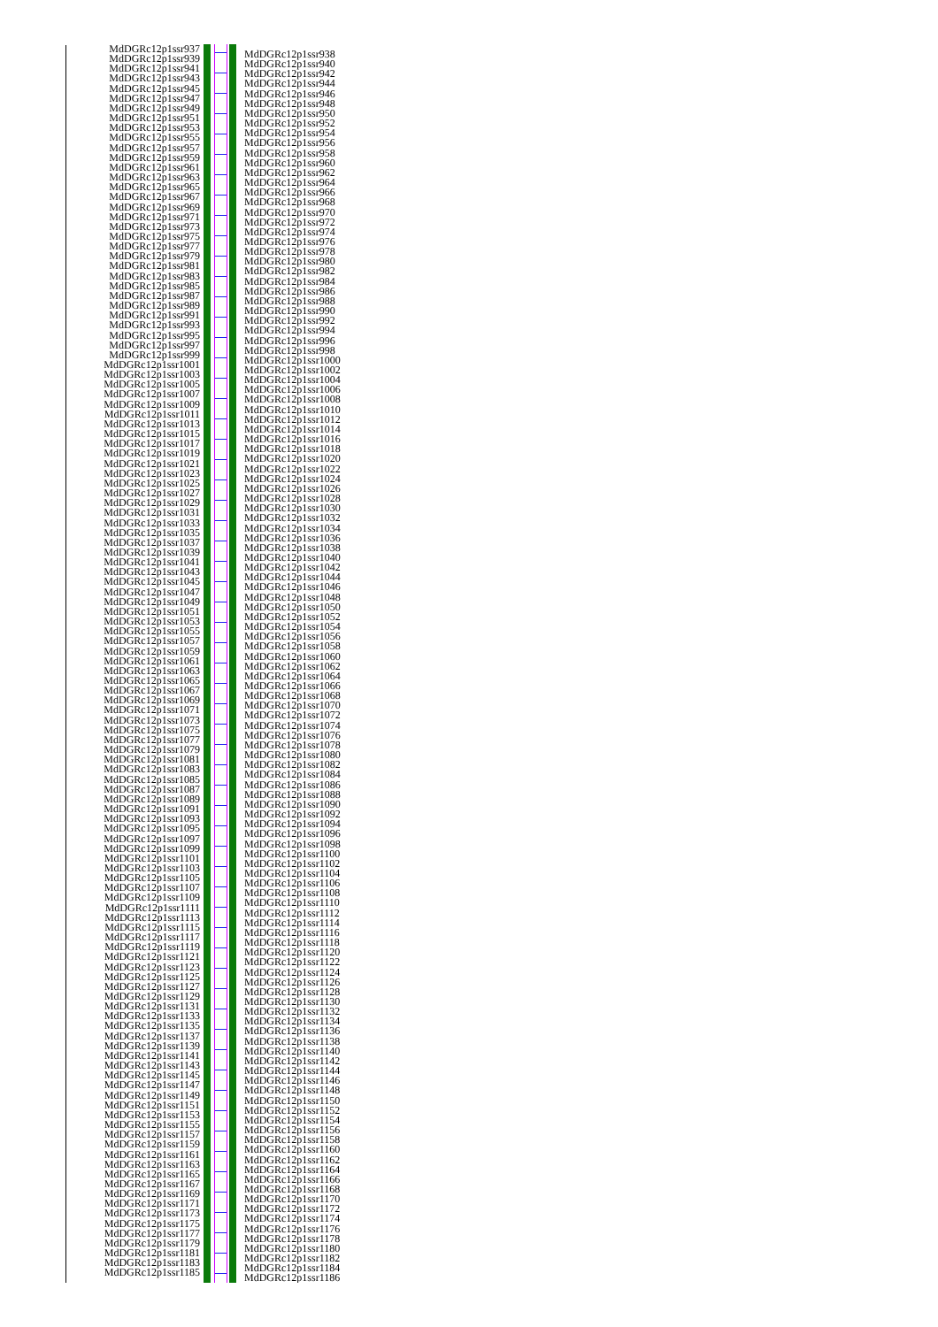MdDGRc12p1ssr937
MdDGRc12p1ssr939
MdDGRc12p1ssr941
MdDGRc12p1ssr943
MdDGRc12p1ssr945
MdDGRc12p1ssr947
MdDGRc12p1ssr949
MdDGRc12p1ssr951
MdDGRc12p1ssr953
MdDGRc12p1ssr955
MdDGRc12p1ssr957
MdDGRc12p1ssr959
MdDGRc12p1ssr961
MdDGRc12p1ssr963
MdDGRc12p1ssr965
MdDGRc12p1ssr967
MdDGRc12p1ssr969
MdDGRc12p1ssr971
MdDGRc12p1ssr973
MdDGRc12p1ssr975
MdDGRc12p1ssr977
MdDGRc12p1ssr979
MdDGRc12p1ssr981
MdDGRc12p1ssr983
MdDGRc12p1ssr985
MdDGRc12p1ssr987
MdDGRc12p1ssr989
MdDGRc12p1ssr991
MdDGRc12p1ssr993
MdDGRc12p1ssr995
MdDGRc12p1ssr997
MdDGRc12p1ssr999
MdDGRc12p1ssr1001
MdDGRc12p1ssr1003
MdDGRc12p1ssr1005
MdDGRc12p1ssr1007
MdDGRc12p1ssr1009
MdDGRc12p1ssr1011
MdDGRc12p1ssr1013
MdDGRc12p1ssr1015
MdDGRc12p1ssr1017
MdDGRc12p1ssr1019
MdDGRc12p1ssr1021
MdDGRc12p1ssr1023
MdDGRc12p1ssr1025
MdDGRc12p1ssr1027
MdDGRc12p1ssr1029
MdDGRc12p1ssr1031
MdDGRc12p1ssr1033
MdDGRc12p1ssr1035
MdDGRc12p1ssr1037
MdDGRc12p1ssr1039
MdDGRc12p1ssr1041
MdDGRc12p1ssr1043
MdDGRc12p1ssr1045
MdDGRc12p1ssr1047
MdDGRc12p1ssr1049
MdDGRc12p1ssr1051
MdDGRc12p1ssr1053
MdDGRc12p1ssr1055
MdDGRc12p1ssr1057
MdDGRc12p1ssr1059
MdDGRc12p1ssr1061
MdDGRc12p1ssr1063
MdDGRc12p1ssr1065
MdDGRc12p1ssr1067
MdDGRc12p1ssr1069
MdDGRc12p1ssr1071
MdDGRc12p1ssr1073
MdDGRc12p1ssr1075
MdDGRc12p1ssr1077
MdDGRc12p1ssr1079
MdDGRc12p1ssr1081
MdDGRc12p1ssr1083
MdDGRc12p1ssr1085
MdDGRc12p1ssr1087
MdDGRc12p1ssr1089
MdDGRc12p1ssr1091
MdDGRc12p1ssr1093
MdDGRc12p1ssr1095
MdDGRc12p1ssr1097
MdDGRc12p1ssr1099
MdDGRc12p1ssr1101
MdDGRc12p1ssr1103
MdDGRc12p1ssr1105
MdDGRc12p1ssr1107
MdDGRc12p1ssr1109
MdDGRc12p1ssr1111
MdDGRc12p1ssr1113
MdDGRc12p1ssr1115
MdDGRc12p1ssr1117
MdDGRc12p1ssr1119
MdDGRc12p1ssr1121
MdDGRc12p1ssr1123
MdDGRc12p1ssr1125
MdDGRc12p1ssr1127
MdDGRc12p1ssr1129
MdDGRc12p1ssr1131
MdDGRc12p1ssr1133
MdDGRc12p1ssr1135
MdDGRc12p1ssr1137
MdDGRc12p1ssr1139
MdDGRc12p1ssr1141
MdDGRc12p1ssr1143
MdDGRc12p1ssr1145
MdDGRc12p1ssr1147
MdDGRc12p1ssr1149
MdDGRc12p1ssr1151
MdDGRc12p1ssr1153
MdDGRc12p1ssr1155
MdDGRc12p1ssr1157
MdDGRc12p1ssr1159
MdDGRc12p1ssr1161
MdDGRc12p1ssr1163
MdDGRc12p1ssr1165
MdDGRc12p1ssr1167
MdDGRc12p1ssr1169
MdDGRc12p1ssr1171
MdDGRc12p1ssr1173
MdDGRc12p1ssr1175
MdDGRc12p1ssr1177
MdDGRc12p1ssr1179
MdDGRc12p1ssr1181
MdDGRc12p1ssr1183
MdDGRc12p1ssr1185
MdDGRc12p1ssr938
MdDGRc12p1ssr940
MdDGRc12p1ssr942
MdDGRc12p1ssr944
MdDGRc12p1ssr946
MdDGRc12p1ssr948
MdDGRc12p1ssr950
MdDGRc12p1ssr952
MdDGRc12p1ssr954
MdDGRc12p1ssr956
MdDGRc12p1ssr958
MdDGRc12p1ssr960
MdDGRc12p1ssr962
MdDGRc12p1ssr964
MdDGRc12p1ssr966
MdDGRc12p1ssr968
MdDGRc12p1ssr970
MdDGRc12p1ssr972
MdDGRc12p1ssr974
MdDGRc12p1ssr976
MdDGRc12p1ssr978
MdDGRc12p1ssr980
MdDGRc12p1ssr982
MdDGRc12p1ssr984
MdDGRc12p1ssr986
MdDGRc12p1ssr988
MdDGRc12p1ssr990
MdDGRc12p1ssr992
MdDGRc12p1ssr994
MdDGRc12p1ssr996
MdDGRc12p1ssr998
MdDGRc12p1ssr1000
MdDGRc12p1ssr1002
MdDGRc12p1ssr1004
MdDGRc12p1ssr1006
MdDGRc12p1ssr1008
MdDGRc12p1ssr1010
MdDGRc12p1ssr1012
MdDGRc12p1ssr1014
MdDGRc12p1ssr1016
MdDGRc12p1ssr1018
MdDGRc12p1ssr1020
MdDGRc12p1ssr1022
MdDGRc12p1ssr1024
MdDGRc12p1ssr1026
MdDGRc12p1ssr1028
MdDGRc12p1ssr1030
MdDGRc12p1ssr1032
MdDGRc12p1ssr1034
MdDGRc12p1ssr1036
MdDGRc12p1ssr1038
MdDGRc12p1ssr1040
MdDGRc12p1ssr1042
MdDGRc12p1ssr1044
MdDGRc12p1ssr1046
MdDGRc12p1ssr1048
MdDGRc12p1ssr1050
MdDGRc12p1ssr1052
MdDGRc12p1ssr1054
MdDGRc12p1ssr1056
MdDGRc12p1ssr1058
MdDGRc12p1ssr1060
MdDGRc12p1ssr1062
MdDGRc12p1ssr1064
MdDGRc12p1ssr1066
MdDGRc12p1ssr1068
MdDGRc12p1ssr1070
MdDGRc12p1ssr1072
MdDGRc12p1ssr1074
MdDGRc12p1ssr1076
MdDGRc12p1ssr1078
MdDGRc12p1ssr1080
MdDGRc12p1ssr1082
MdDGRc12p1ssr1084
MdDGRc12p1ssr1086
MdDGRc12p1ssr1088
MdDGRc12p1ssr1090
MdDGRc12p1ssr1092
MdDGRc12p1ssr1094
MdDGRc12p1ssr1096
MdDGRc12p1ssr1098
MdDGRc12p1ssr1100
MdDGRc12p1ssr1102
MdDGRc12p1ssr1104
MdDGRc12p1ssr1106
MdDGRc12p1ssr1108
MdDGRc12p1ssr1110
MdDGRc12p1ssr1112
MdDGRc12p1ssr1114
MdDGRc12p1ssr1116
MdDGRc12p1ssr1118
MdDGRc12p1ssr1120
MdDGRc12p1ssr1122
MdDGRc12p1ssr1124
MdDGRc12p1ssr1126
MdDGRc12p1ssr1128
MdDGRc12p1ssr1130
MdDGRc12p1ssr1132
MdDGRc12p1ssr1134
MdDGRc12p1ssr1136
MdDGRc12p1ssr1138
MdDGRc12p1ssr1140
MdDGRc12p1ssr1142
MdDGRc12p1ssr1144
MdDGRc12p1ssr1146
MdDGRc12p1ssr1148
MdDGRc12p1ssr1150
MdDGRc12p1ssr1152
MdDGRc12p1ssr1154
MdDGRc12p1ssr1156
MdDGRc12p1ssr1158
MdDGRc12p1ssr1160
MdDGRc12p1ssr1162
MdDGRc12p1ssr1164
MdDGRc12p1ssr1166
MdDGRc12p1ssr1168
MdDGRc12p1ssr1170
MdDGRc12p1ssr1172
MdDGRc12p1ssr1174
MdDGRc12p1ssr1176
MdDGRc12p1ssr1178
MdDGRc12p1ssr1180
MdDGRc12p1ssr1182
MdDGRc12p1ssr1184
MdDGRc12p1ssr1186